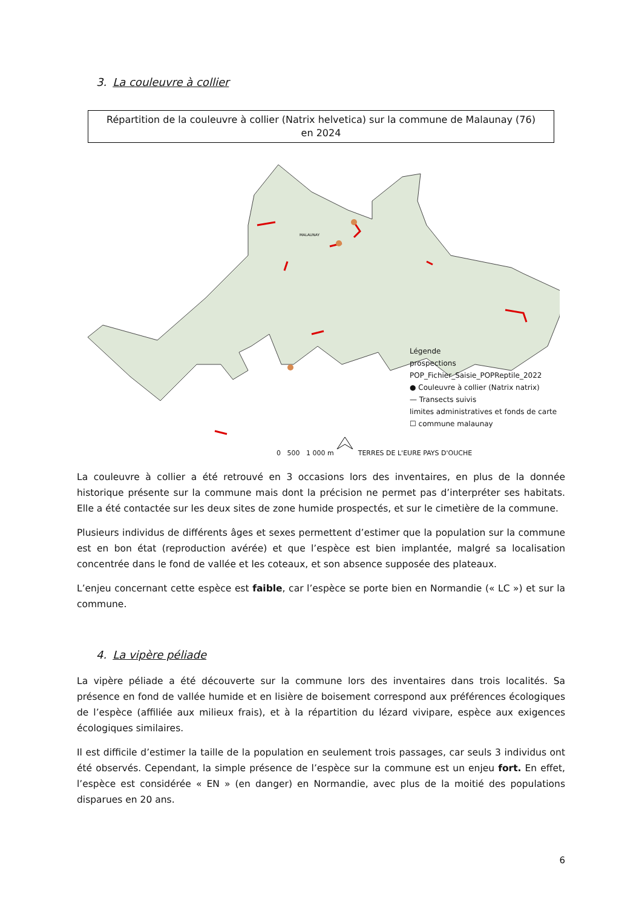3. La couleuvre à collier
Répartition de la couleuvre à collier (Natrix helvetica) sur la commune de Malaunay (76)
en 2024
MALAUNAY
Légende
prospections
POP_Fichier_Saisie_POPReptile_2022
● Couleuvre à collier (Natrix natrix)
— Transects suivis
limites administratives et fonds de carte
☐ commune malaunay
0 500 1 000 m TERRES DE L'EURE PAYS D'OUCHE
La couleuvre à collier a été retrouvé en 3 occasions lors des inventaires, en plus de la donnée historique présente sur la commune mais dont la précision ne permet pas d’interpréter ses habitats. Elle a été contactée sur les deux sites de zone humide prospectés, et sur le cimetière de la commune.
Plusieurs individus de différents âges et sexes permettent d’estimer que la population sur la commune est en bon état (reproduction avérée) et que l’espèce est bien implantée, malgré sa localisation concentrée dans le fond de vallée et les coteaux, et son absence supposée des plateaux.
L’enjeu concernant cette espèce est faible, car l’espèce se porte bien en Normandie (« LC ») et sur la commune.
4. La vipère péliade
La vipère péliade a été découverte sur la commune lors des inventaires dans trois localités. Sa présence en fond de vallée humide et en lisière de boisement correspond aux préférences écologiques de l’espèce (affiliée aux milieux frais), et à la répartition du lézard vivipare, espèce aux exigences écologiques similaires.
Il est difficile d’estimer la taille de la population en seulement trois passages, car seuls 3 individus ont été observés. Cependant, la simple présence de l’espèce sur la commune est un enjeu fort. En effet, l’espèce est considérée « EN » (en danger) en Normandie, avec plus de la moitié des populations disparues en 20 ans.
6